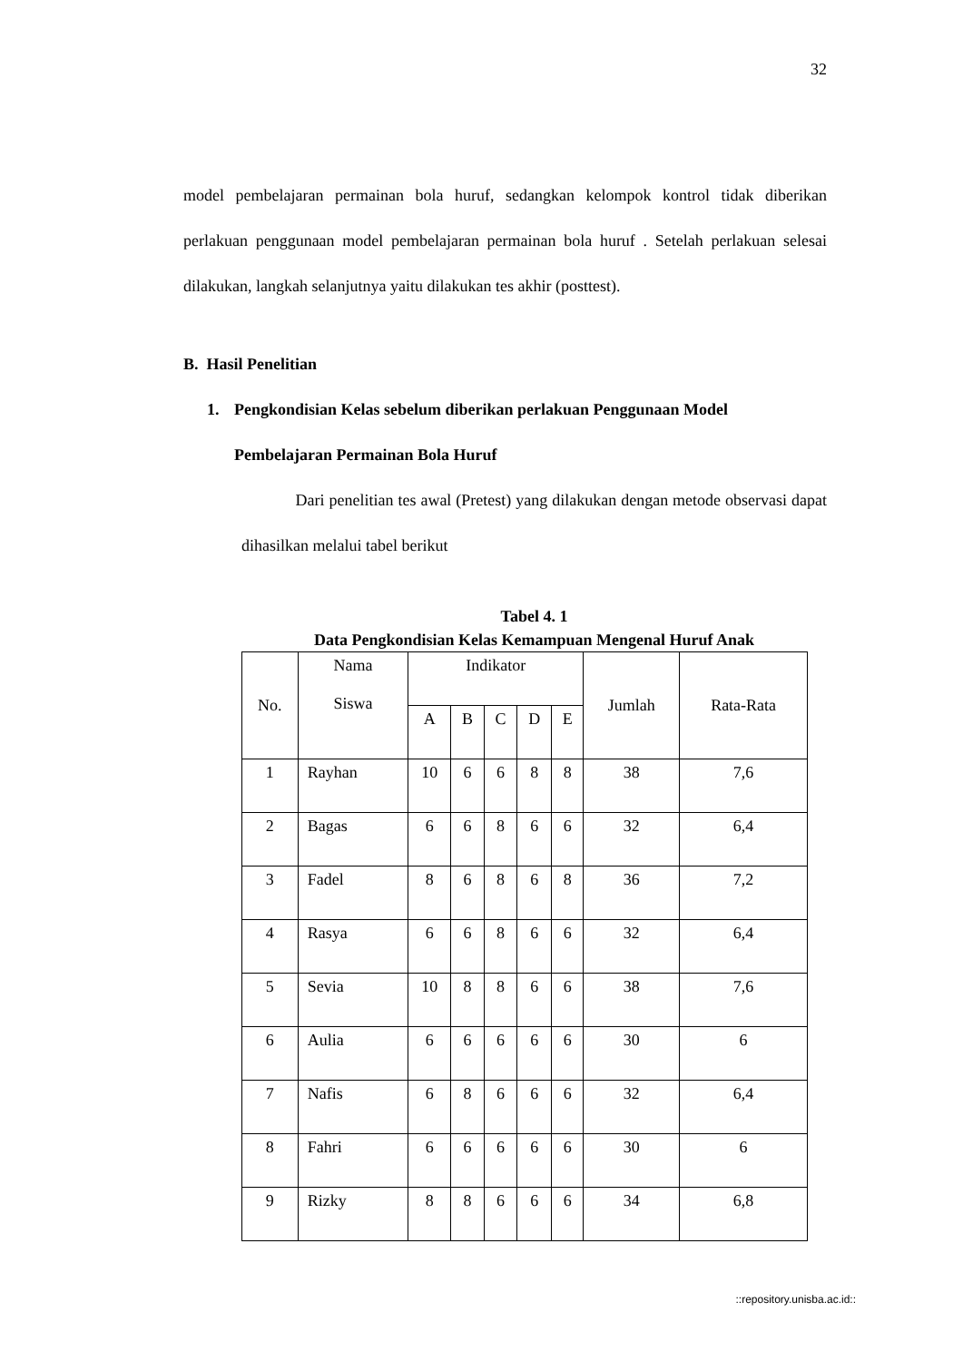32
model pembelajaran permainan bola huruf, sedangkan kelompok kontrol tidak diberikan perlakuan penggunaan model pembelajaran permainan bola huruf . Setelah perlakuan selesai dilakukan, langkah selanjutnya yaitu dilakukan tes akhir (posttest).
B. Hasil Penelitian
1. Pengkondisian Kelas sebelum diberikan perlakuan Penggunaan Model Pembelajaran Permainan Bola Huruf
Dari penelitian tes awal (Pretest) yang dilakukan dengan metode observasi dapat dihasilkan melalui tabel berikut
Tabel 4. 1
Data Pengkondisian Kelas Kemampuan Mengenal Huruf Anak
| No. | Nama Siswa | Indikator | | | | | Jumlah | Rata-Rata |
| --- | --- | --- | --- | --- | --- | --- | --- | --- |
| | | A | B | C | D | E | | |
| 1 | Rayhan | 10 | 6 | 6 | 8 | 8 | 38 | 7,6 |
| 2 | Bagas | 6 | 6 | 8 | 6 | 6 | 32 | 6,4 |
| 3 | Fadel | 8 | 6 | 8 | 6 | 8 | 36 | 7,2 |
| 4 | Rasya | 6 | 6 | 8 | 6 | 6 | 32 | 6,4 |
| 5 | Sevia | 10 | 8 | 8 | 6 | 6 | 38 | 7,6 |
| 6 | Aulia | 6 | 6 | 6 | 6 | 6 | 30 | 6 |
| 7 | Nafis | 6 | 8 | 6 | 6 | 6 | 32 | 6,4 |
| 8 | Fahri | 6 | 6 | 6 | 6 | 6 | 30 | 6 |
| 9 | Rizky | 8 | 8 | 6 | 6 | 6 | 34 | 6,8 |
::repository.unisba.ac.id::